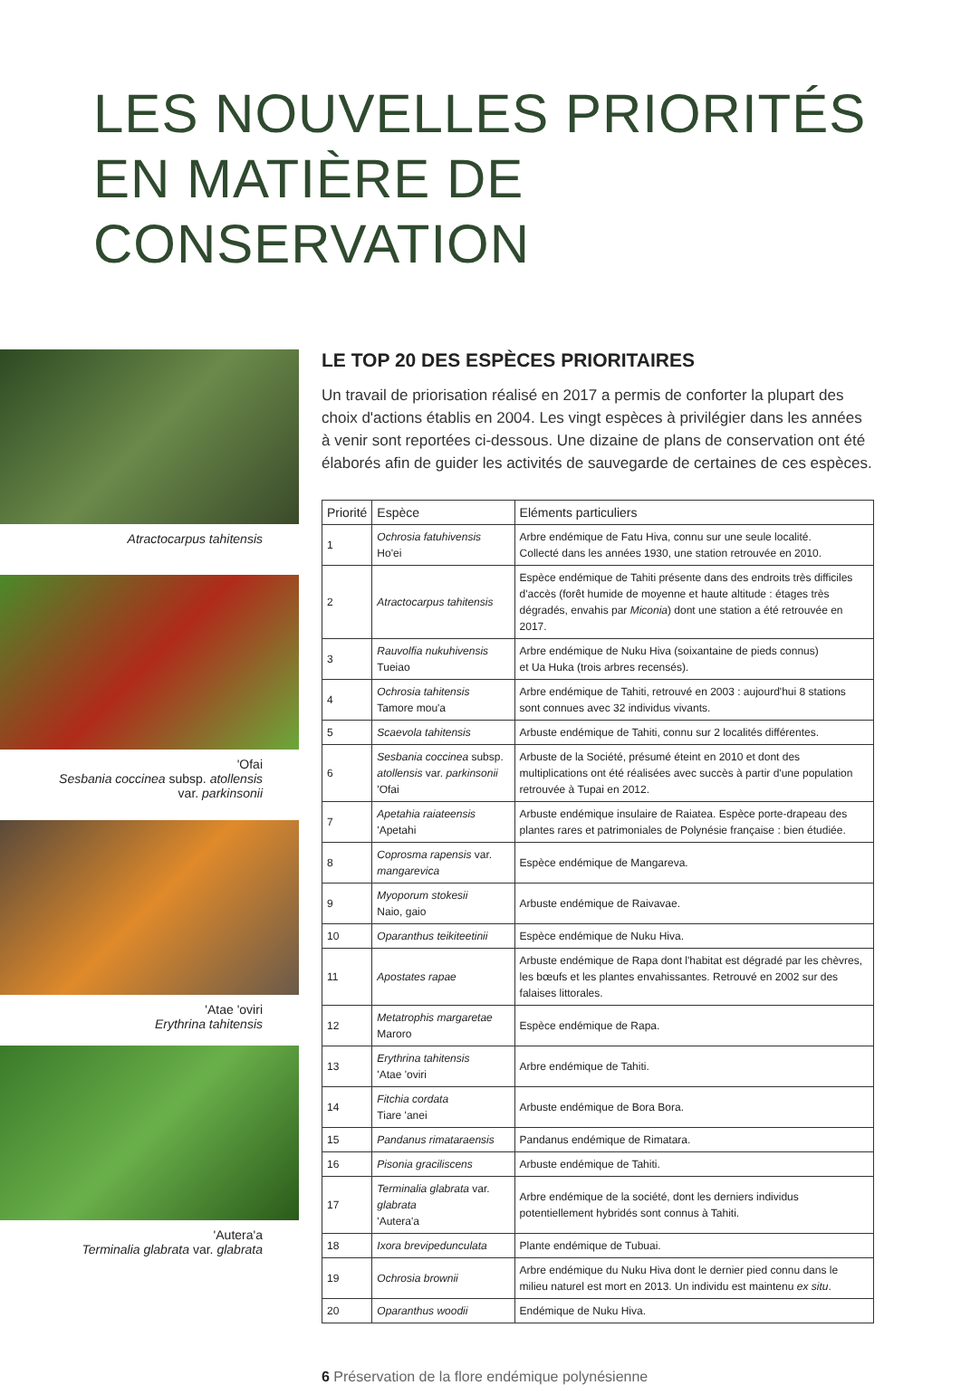LES NOUVELLES PRIORITÉS
EN MATIÈRE DE CONSERVATION
Atractocarpus tahitensis
'Ofai
Sesbania coccinea subsp. atollensis
var. parkinsonii
'Atae 'oviri
Erythrina tahitensis
'Autera'a
Terminalia glabrata var. glabrata
LE TOP 20 DES ESPÈCES PRIORITAIRES
Un travail de priorisation réalisé en 2017 a permis de conforter la plupart des choix d'actions établis en 2004. Les vingt espèces à privilégier dans les années à venir sont reportées ci-dessous. Une dizaine de plans de conservation ont été élaborés afin de guider les activités de sauvegarde de certaines de ces espèces.
| Priorité | Espèce | Eléments particuliers |
| --- | --- | --- |
| 1 | Ochrosia fatuhivensis Ho'ei | Arbre endémique de Fatu Hiva, connu sur une seule localité. Collecté dans les années 1930, une station retrouvée en 2010. |
| 2 | Atractocarpus tahitensis | Espèce endémique de Tahiti présente dans des endroits très difficiles d'accès (forêt humide de moyenne et haute altitude : étages très dégradés, envahis par Miconia ) dont une station a été retrouvée en 2017. |
| 3 | Rauvolfia nukuhivensis Tueiao | Arbre endémique de Nuku Hiva (soixantaine de pieds connus) et Ua Huka (trois arbres recensés). |
| 4 | Ochrosia tahitensis Tamore mou'a | Arbre endémique de Tahiti, retrouvé en 2003 : aujourd'hui 8 stations sont connues avec 32 individus vivants. |
| 5 | Scaevola tahitensis | Arbuste endémique de Tahiti, connu sur 2 localités différentes. |
| 6 | Sesbania coccinea subsp. atollensis var. parkinsonii 'Ofai | Arbuste de la Société, présumé éteint en 2010 et dont des multiplications ont été réalisées avec succès à partir d'une population retrouvée à Tupai en 2012. |
| 7 | Apetahia raiateensis 'Apetahi | Arbuste endémique insulaire de Raiatea. Espèce porte-drapeau des plantes rares et patrimoniales de Polynésie française : bien étudiée. |
| 8 | Coprosma rapensis var. mangarevica | Espèce endémique de Mangareva. |
| 9 | Myoporum stokesii Naio, gaio | Arbuste endémique de Raivavae. |
| 10 | Oparanthus teikiteetinii | Espèce endémique de Nuku Hiva. |
| 11 | Apostates rapae | Arbuste endémique de Rapa dont l'habitat est dégradé par les chèvres, les bœufs et les plantes envahissantes. Retrouvé en 2002 sur des falaises littorales. |
| 12 | Metatrophis margaretae Maroro | Espèce endémique de Rapa. |
| 13 | Erythrina tahitensis 'Atae 'oviri | Arbre endémique de Tahiti. |
| 14 | Fitchia cordata Tiare 'anei | Arbuste endémique de Bora Bora. |
| 15 | Pandanus rimataraensis | Pandanus endémique de Rimatara. |
| 16 | Pisonia graciliscens | Arbuste endémique de Tahiti. |
| 17 | Terminalia glabrata var. glabrata 'Autera'a | Arbre endémique de la société, dont les derniers individus potentiellement hybridés sont connus à Tahiti. |
| 18 | Ixora brevipedunculata | Plante endémique de Tubuai. |
| 19 | Ochrosia brownii | Arbre endémique du Nuku Hiva dont le dernier pied connu dans le milieu naturel est mort en 2013. Un individu est maintenu ex situ . |
| 20 | Oparanthus woodii | Endémique de Nuku Hiva. |
6 Préservation de la flore endémique polynésienne